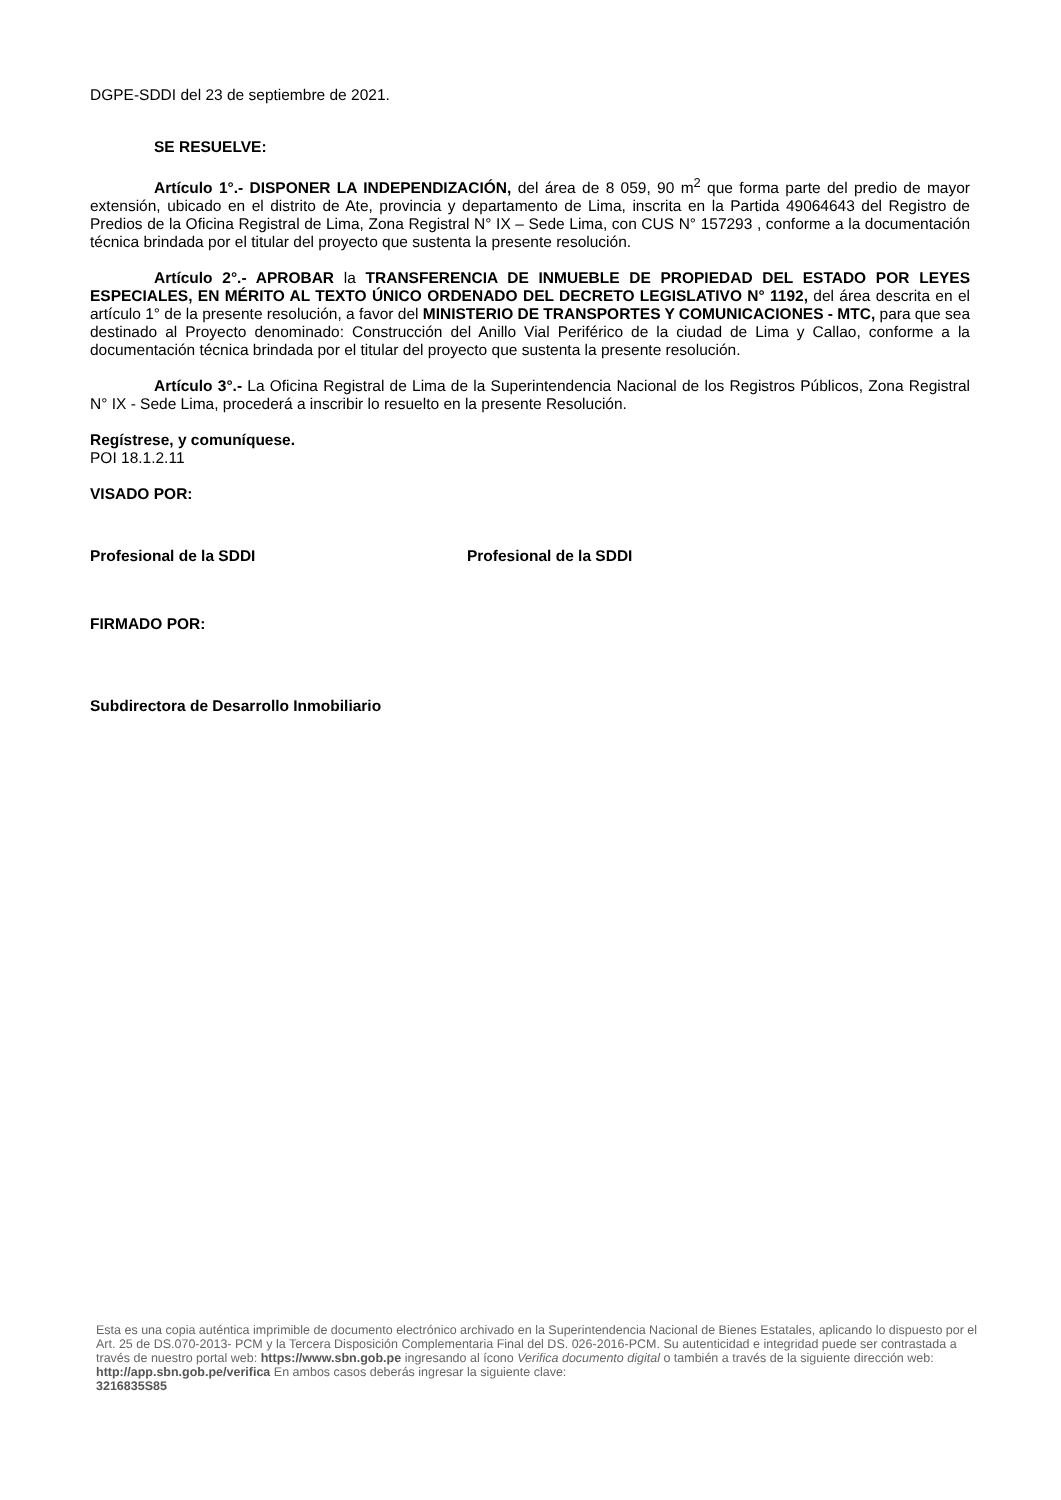DGPE-SDDI del 23 de septiembre de 2021.
SE RESUELVE:
Artículo 1°.- DISPONER LA INDEPENDIZACIÓN, del área de 8 059, 90 m<sup>2</sup> que forma parte del predio de mayor extensión, ubicado en el distrito de Ate, provincia y departamento de Lima, inscrita en la Partida 49064643 del Registro de Predios de la Oficina Registral de Lima, Zona Registral N° IX – Sede Lima, con CUS N° 157293 , conforme a la documentación técnica brindada por el titular del proyecto que sustenta la presente resolución.
Artículo 2°.- APROBAR la TRANSFERENCIA DE INMUEBLE DE PROPIEDAD DEL ESTADO POR LEYES ESPECIALES, EN MÉRITO AL TEXTO ÚNICO ORDENADO DEL DECRETO LEGISLATIVO N° 1192, del área descrita en el artículo 1° de la presente resolución, a favor del MINISTERIO DE TRANSPORTES Y COMUNICACIONES - MTC, para que sea destinado al Proyecto denominado: Construcción del Anillo Vial Periférico de la ciudad de Lima y Callao, conforme a la documentación técnica brindada por el titular del proyecto que sustenta la presente resolución.
Artículo 3°.- La Oficina Registral de Lima de la Superintendencia Nacional de los Registros Públicos, Zona Registral N° IX - Sede Lima, procederá a inscribir lo resuelto en la presente Resolución.
Regístrese, y comuníquese.
POI 18.1.2.11
VISADO POR:
Profesional de la SDDI Profesional de la SDDI
FIRMADO POR:
Subdirectora de Desarrollo Inmobiliario
Esta es una copia auténtica imprimible de documento electrónico archivado en la Superintendencia Nacional de Bienes Estatales, aplicando lo dispuesto por el Art. 25 de DS.070-2013- PCM y la Tercera Disposición Complementaria Final del DS. 026-2016-PCM. Su autenticidad e integridad puede ser contrastada a través de nuestro portal web: https://www.sbn.gob.pe ingresando al ícono Verifica documento digital o también a través de la siguiente dirección web: http://app.sbn.gob.pe/verifica En ambos casos deberás ingresar la siguiente clave:
3216835S85